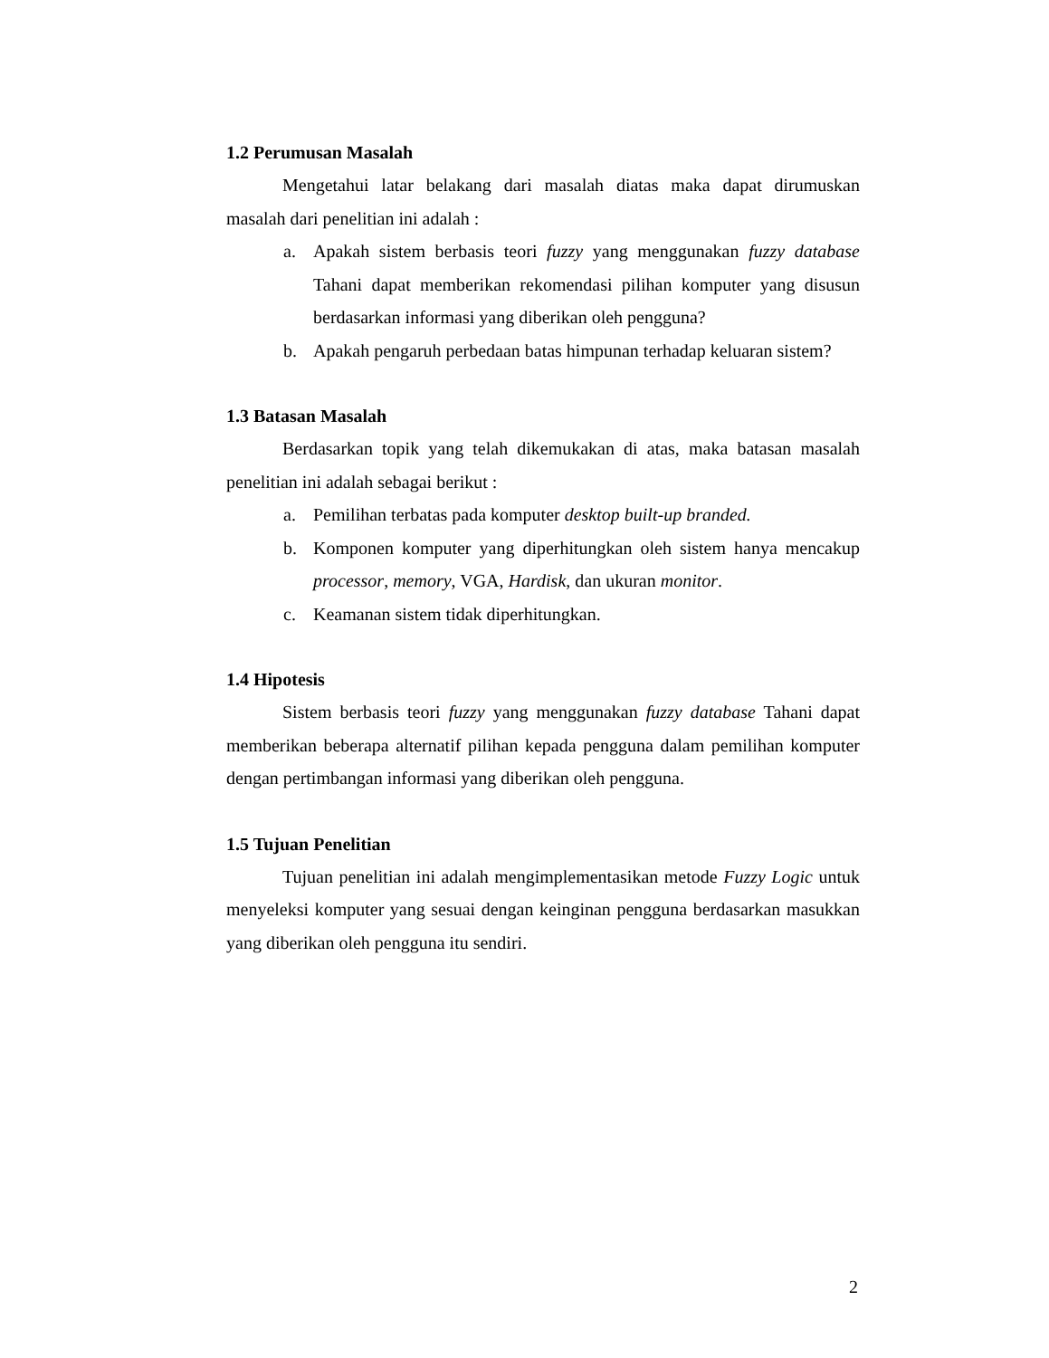1.2 Perumusan Masalah
Mengetahui latar belakang dari masalah diatas maka dapat dirumuskan masalah dari penelitian ini adalah :
a. Apakah sistem berbasis teori fuzzy yang menggunakan fuzzy database Tahani dapat memberikan rekomendasi pilihan komputer yang disusun berdasarkan informasi yang diberikan oleh pengguna?
b. Apakah pengaruh perbedaan batas himpunan terhadap keluaran sistem?
1.3 Batasan Masalah
Berdasarkan topik yang telah dikemukakan di atas, maka batasan masalah penelitian ini adalah sebagai berikut :
a. Pemilihan terbatas pada komputer desktop built-up branded.
b. Komponen komputer yang diperhitungkan oleh sistem hanya mencakup processor, memory, VGA, Hardisk, dan ukuran monitor.
c. Keamanan sistem tidak diperhitungkan.
1.4 Hipotesis
Sistem berbasis teori fuzzy yang menggunakan fuzzy database Tahani dapat memberikan beberapa alternatif pilihan kepada pengguna dalam pemilihan komputer dengan pertimbangan informasi yang diberikan oleh pengguna.
1.5 Tujuan Penelitian
Tujuan penelitian ini adalah mengimplementasikan metode Fuzzy Logic untuk menyeleksi komputer yang sesuai dengan keinginan pengguna berdasarkan masukkan yang diberikan oleh pengguna itu sendiri.
2